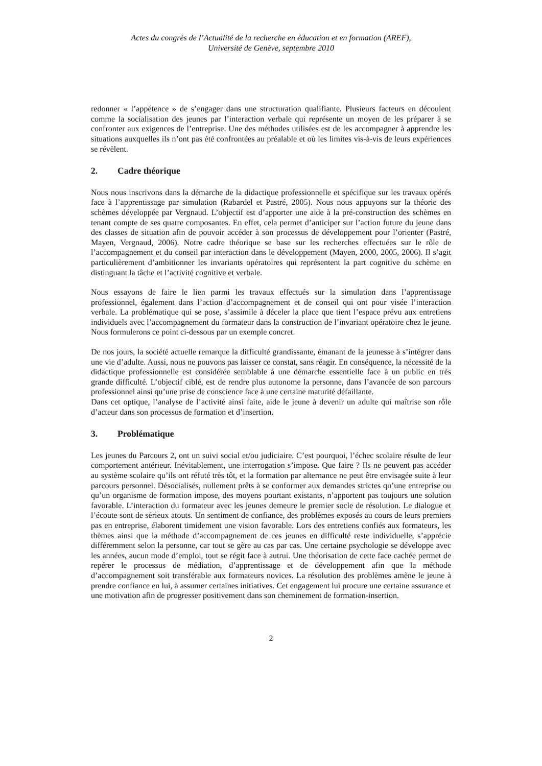Actes du congrès de l’Actualité de la recherche en éducation et en formation (AREF),
Université de Genève, septembre 2010
redonner « l’appétence » de s’engager dans une structuration qualifiante. Plusieurs facteurs en découlent comme la socialisation des jeunes par l’interaction verbale qui représente un moyen de les préparer à se confronter aux exigences de l’entreprise. Une des méthodes utilisées est de les accompagner à apprendre les situations auxquelles ils n’ont pas été confrontées au préalable et où les limites vis-à-vis de leurs expériences se révèlent.
2. Cadre théorique
Nous nous inscrivons dans la démarche de la didactique professionnelle et spécifique sur les travaux opérés face à l’apprentissage par simulation (Rabardel et Pastré, 2005). Nous nous appuyons sur la théorie des schèmes développée par Vergnaud. L’objectif est d’apporter une aide à la pré-construction des schèmes en tenant compte de ses quatre composantes. En effet, cela permet d’anticiper sur l’action future du jeune dans des classes de situation afin de pouvoir accéder à son processus de développement pour l’orienter (Pastré, Mayen, Vergnaud, 2006). Notre cadre théorique se base sur les recherches effectuées sur le rôle de l’accompagnement et du conseil par interaction dans le développement (Mayen, 2000, 2005, 2006). Il s’agit particulièrement d’ambitionner les invariants opératoires qui représentent la part cognitive du schème en distinguant la tâche et l’activité cognitive et verbale.
Nous essayons de faire le lien parmi les travaux effectués sur la simulation dans l’apprentissage professionnel, également dans l’action d’accompagnement et de conseil qui ont pour visée l’interaction verbale. La problématique qui se pose, s’assimile à déceler la place que tient l’espace prévu aux entretiens individuels avec l’accompagnement du formateur dans la construction de l’invariant opératoire chez le jeune. Nous formulerons ce point ci-dessous par un exemple concret.
De nos jours, la société actuelle remarque la difficulté grandissante, émanant de la jeunesse à s’intégrer dans une vie d’adulte. Aussi, nous ne pouvons pas laisser ce constat, sans réagir. En conséquence, la nécessité de la didactique professionnelle est considérée semblable à une démarche essentielle face à un public en très grande difficulté. L’objectif ciblé, est de rendre plus autonome la personne, dans l’avancée de son parcours professionnel ainsi qu’une prise de conscience face à une certaine maturité défaillante.
Dans cet optique, l’analyse de l’activité ainsi faite, aide le jeune à devenir un adulte qui maîtrise son rôle d’acteur dans son processus de formation et d’insertion.
3. Problématique
Les jeunes du Parcours 2, ont un suivi social et/ou judiciaire. C’est pourquoi, l’échec scolaire résulte de leur comportement antérieur. Inévitablement, une interrogation s’impose. Que faire ? Ils ne peuvent pas accéder au système scolaire qu’ils ont réfuté très tôt, et la formation par alternance ne peut être envisagée suite à leur parcours personnel. Désocialisés, nullement prêts à se conformer aux demandes strictes qu’une entreprise ou qu’un organisme de formation impose, des moyens pourtant existants, n’apportent pas toujours une solution favorable. L’interaction du formateur avec les jeunes demeure le premier socle de résolution. Le dialogue et l’écoute sont de sérieux atouts. Un sentiment de confiance, des problèmes exposés au cours de leurs premiers pas en entreprise, élaborent timidement une vision favorable. Lors des entretiens confiés aux formateurs, les thèmes ainsi que la méthode d’accompagnement de ces jeunes en difficulté reste individuelle, s’apprécie différemment selon la personne, car tout se gère au cas par cas. Une certaine psychologie se développe avec les années, aucun mode d’emploi, tout se régit face à autrui. Une théorisation de cette face cachée permet de repérer le processus de médiation, d’apprentissage et de développement afin que la méthode d’accompagnement soit transférable aux formateurs novices. La résolution des problèmes amène le jeune à prendre confiance en lui, à assumer certaines initiatives. Cet engagement lui procure une certaine assurance et une motivation afin de progresser positivement dans son cheminement de formation-insertion.
2